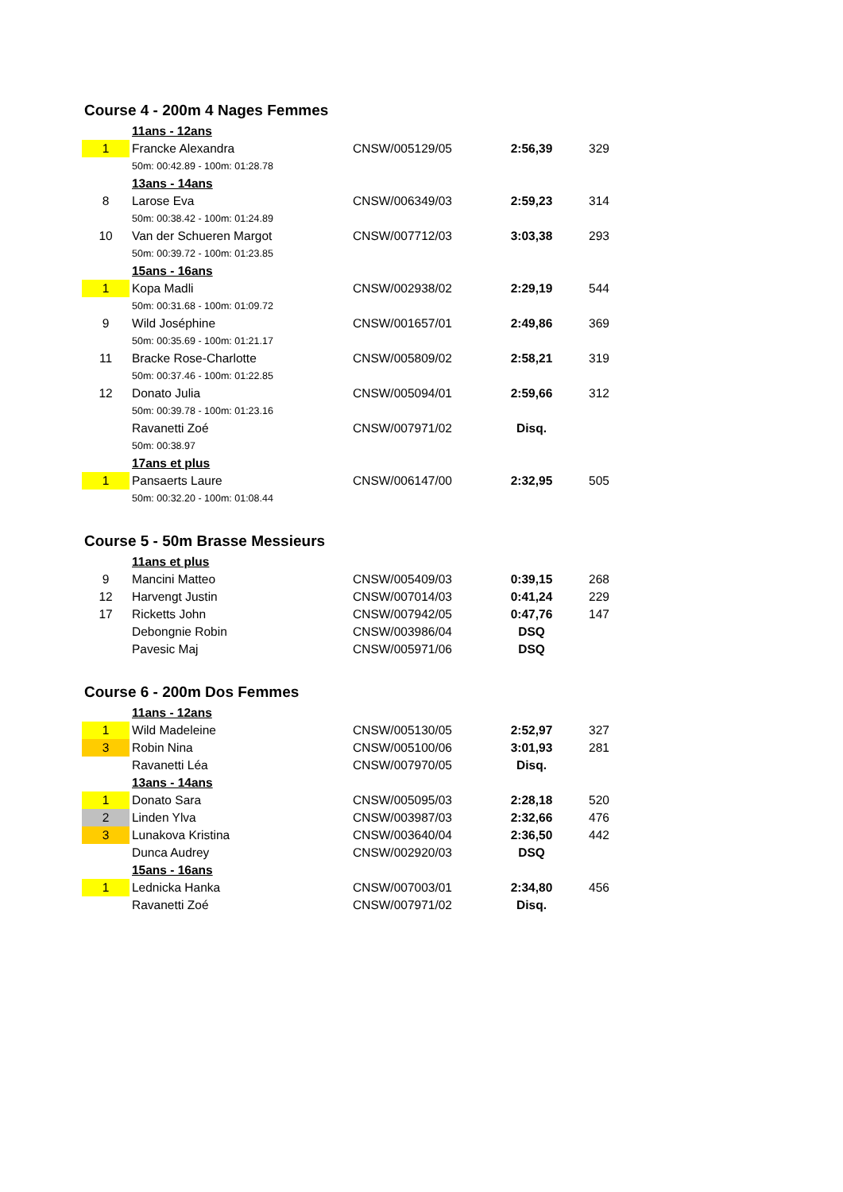Course 4 - 200m 4 Nages Femmes
| | 11ans - 12ans | | | |
| 1 | Francke Alexandra | CNSW/005129/05 | 2:56,39 | 329 |
| | 50m: 00:42.89 - 100m: 01:28.78 | | | |
| | 13ans - 14ans | | | |
| 8 | Larose Eva | CNSW/006349/03 | 2:59,23 | 314 |
| | 50m: 00:38.42 - 100m: 01:24.89 | | | |
| 10 | Van der Schueren Margot | CNSW/007712/03 | 3:03,38 | 293 |
| | 50m: 00:39.72 - 100m: 01:23.85 | | | |
| | 15ans - 16ans | | | |
| 1 | Kopa Madli | CNSW/002938/02 | 2:29,19 | 544 |
| | 50m: 00:31.68 - 100m: 01:09.72 | | | |
| 9 | Wild Joséphine | CNSW/001657/01 | 2:49,86 | 369 |
| | 50m: 00:35.69 - 100m: 01:21.17 | | | |
| 11 | Bracke Rose-Charlotte | CNSW/005809/02 | 2:58,21 | 319 |
| | 50m: 00:37.46 - 100m: 01:22.85 | | | |
| 12 | Donato Julia | CNSW/005094/01 | 2:59,66 | 312 |
| | 50m: 00:39.78 - 100m: 01:23.16 | | | |
| | Ravanetti Zoé | CNSW/007971/02 | Disq. | |
| | 50m: 00:38.97 | | | |
| | 17ans et plus | | | |
| 1 | Pansaerts Laure | CNSW/006147/00 | 2:32,95 | 505 |
| | 50m: 00:32.20 - 100m: 01:08.44 | | | |
Course 5 - 50m Brasse Messieurs
| | 11ans et plus | | | |
| 9 | Mancini Matteo | CNSW/005409/03 | 0:39,15 | 268 |
| 12 | Harvengt Justin | CNSW/007014/03 | 0:41,24 | 229 |
| 17 | Ricketts John | CNSW/007942/05 | 0:47,76 | 147 |
| | Debongnie Robin | CNSW/003986/04 | DSQ | |
| | Pavesic Maj | CNSW/005971/06 | DSQ | |
Course 6 - 200m Dos Femmes
| | 11ans - 12ans | | | |
| 1 | Wild Madeleine | CNSW/005130/05 | 2:52,97 | 327 |
| 3 | Robin Nina | CNSW/005100/06 | 3:01,93 | 281 |
| | Ravanetti Léa | CNSW/007970/05 | Disq. | |
| | 13ans - 14ans | | | |
| 1 | Donato Sara | CNSW/005095/03 | 2:28,18 | 520 |
| 2 | Linden Ylva | CNSW/003987/03 | 2:32,66 | 476 |
| 3 | Lunakova Kristina | CNSW/003640/04 | 2:36,50 | 442 |
| | Dunca Audrey | CNSW/002920/03 | DSQ | |
| | 15ans - 16ans | | | |
| 1 | Lednicka Hanka | CNSW/007003/01 | 2:34,80 | 456 |
| | Ravanetti Zoé | CNSW/007971/02 | Disq. | |